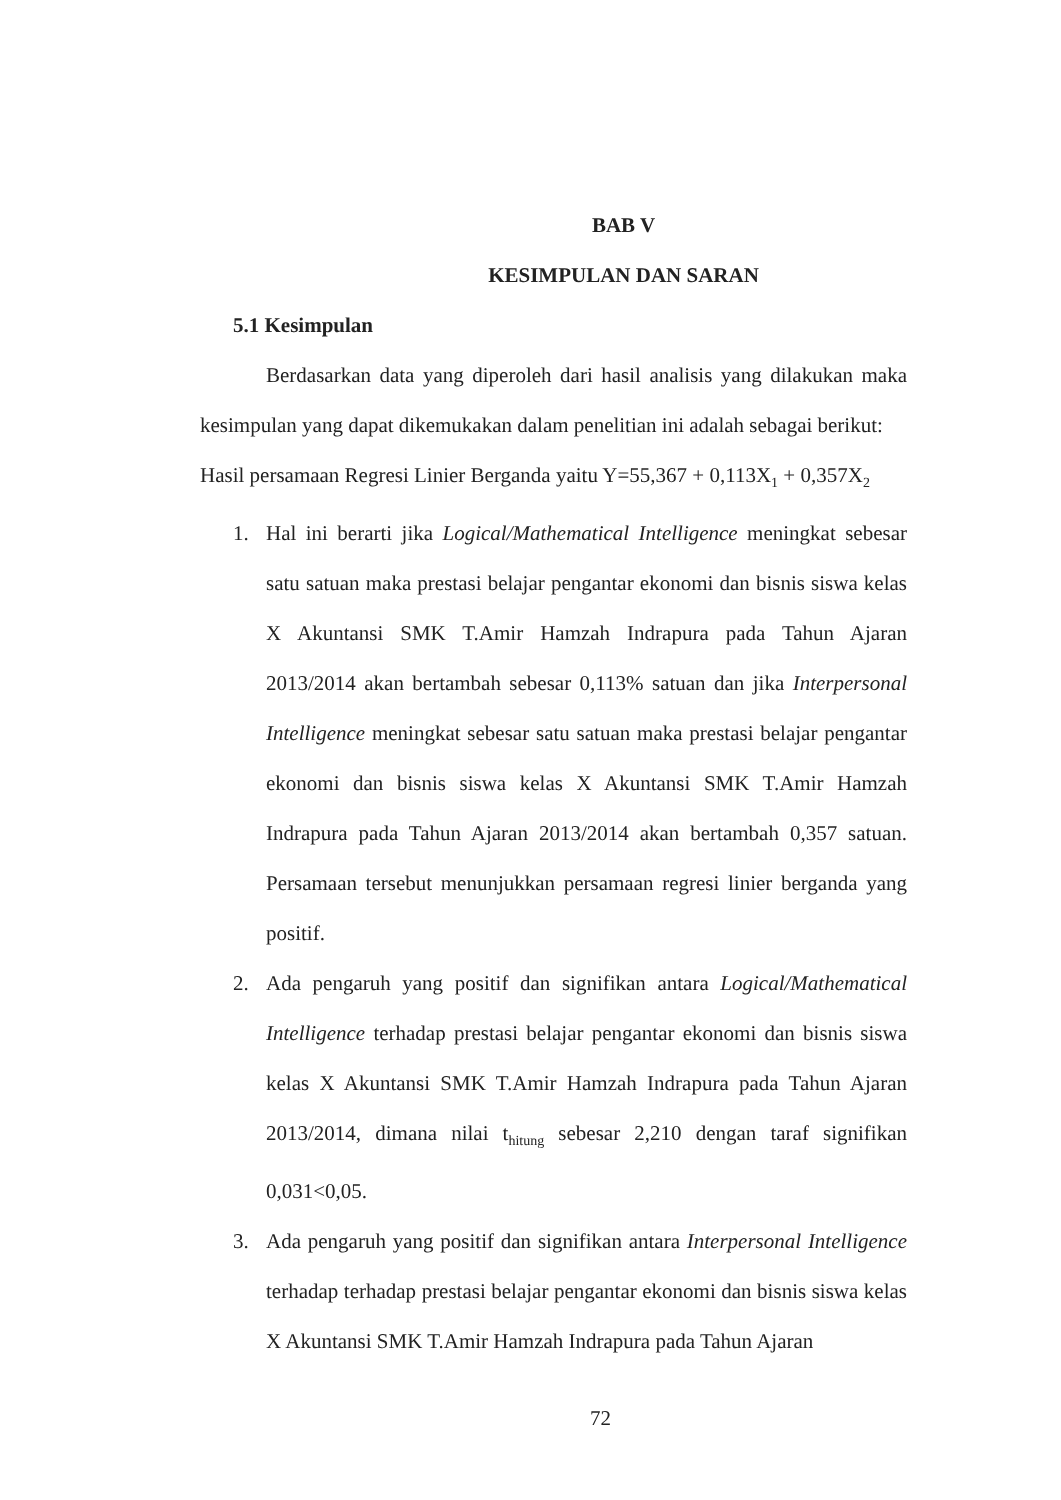BAB V
KESIMPULAN DAN SARAN
5.1 Kesimpulan
Berdasarkan data yang diperoleh dari hasil analisis yang dilakukan maka kesimpulan yang dapat dikemukakan dalam penelitian ini adalah sebagai berikut:
Hasil persamaan Regresi Linier Berganda yaitu Y=55,367 + 0,113X<sub>1</sub> + 0,357X<sub>2</sub>
1. Hal ini berarti jika Logical/Mathematical Intelligence meningkat sebesar satu satuan maka prestasi belajar pengantar ekonomi dan bisnis siswa kelas X Akuntansi SMK T.Amir Hamzah Indrapura pada Tahun Ajaran 2013/2014 akan bertambah sebesar 0,113% satuan dan jika Interpersonal Intelligence meningkat sebesar satu satuan maka prestasi belajar pengantar ekonomi dan bisnis siswa kelas X Akuntansi SMK T.Amir Hamzah Indrapura pada Tahun Ajaran 2013/2014 akan bertambah 0,357 satuan. Persamaan tersebut menunjukkan persamaan regresi linier berganda yang positif.
2. Ada pengaruh yang positif dan signifikan antara Logical/Mathematical Intelligence terhadap prestasi belajar pengantar ekonomi dan bisnis siswa kelas X Akuntansi SMK T.Amir Hamzah Indrapura pada Tahun Ajaran 2013/2014, dimana nilai t<sub>hitung</sub> sebesar 2,210 dengan taraf signifikan 0,031<0,05.
3. Ada pengaruh yang positif dan signifikan antara Interpersonal Intelligence terhadap terhadap prestasi belajar pengantar ekonomi dan bisnis siswa kelas X Akuntansi SMK T.Amir Hamzah Indrapura pada Tahun Ajaran
72